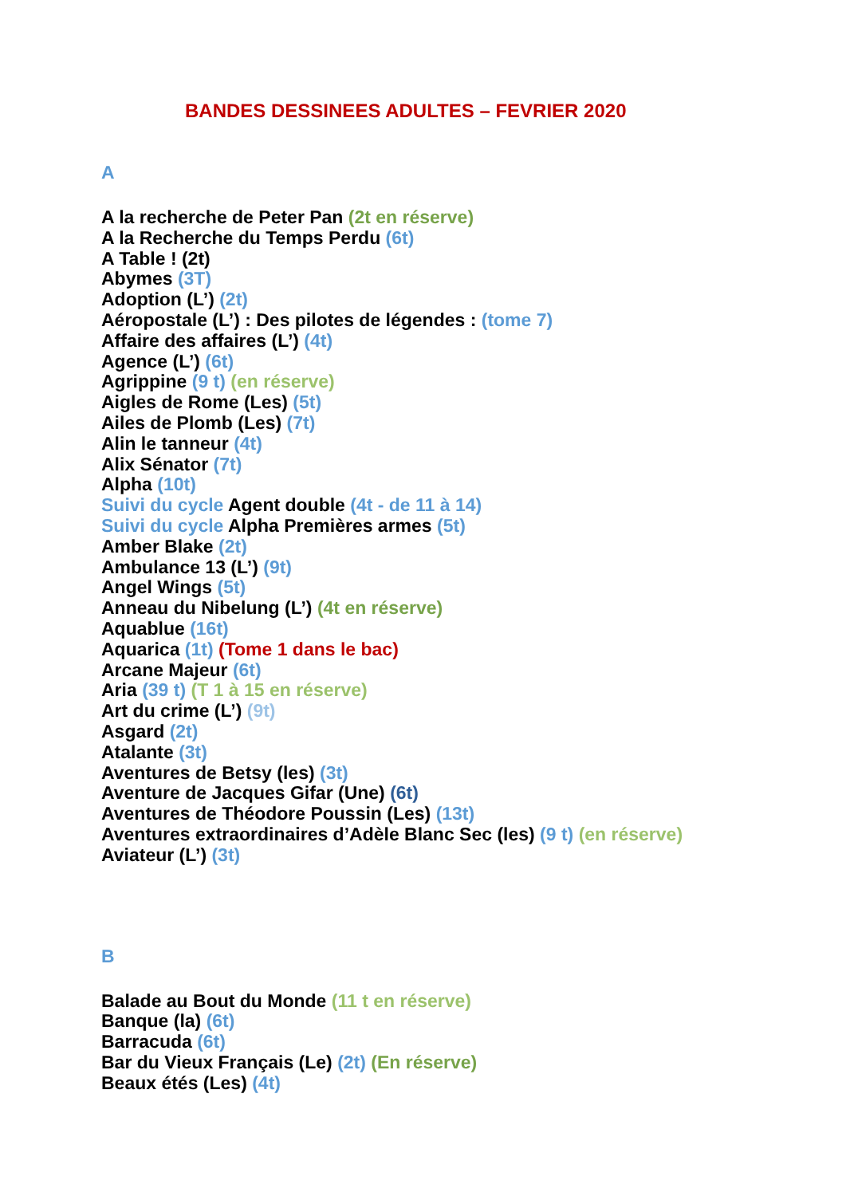BANDES DESSINEES ADULTES – FEVRIER 2020
A
A la recherche de Peter Pan (2t en réserve)
A la Recherche du Temps Perdu (6t)
A Table ! (2t)
Abymes (3T)
Adoption (L’) (2t)
Aéropostale (L’) : Des pilotes de légendes : (tome 7)
Affaire des affaires (L’) (4t)
Agence (L’) (6t)
Agrippine (9 t) (en réserve)
Aigles de Rome (Les) (5t)
Ailes de Plomb (Les) (7t)
Alin le tanneur (4t)
Alix Sénator (7t)
Alpha (10t)
Suivi du cycle Agent double (4t - de 11 à 14)
Suivi du cycle Alpha Premières armes (5t)
Amber Blake (2t)
Ambulance 13 (L’) (9t)
Angel Wings (5t)
Anneau du Nibelung (L’) (4t en réserve)
Aquablue (16t)
Aquarica (1t) (Tome 1 dans le bac)
Arcane Majeur (6t)
Aria (39 t) (T 1 à 15 en réserve)
Art du crime (L’) (9t)
Asgard (2t)
Atalante (3t)
Aventures de Betsy (les) (3t)
Aventure de Jacques Gifar (Une) (6t)
Aventures de Théodore Poussin (Les) (13t)
Aventures extraordinaires d’Adèle Blanc Sec (les) (9 t) (en réserve)
Aviateur (L’) (3t)
B
Balade au Bout du Monde (11 t en réserve)
Banque (la) (6t)
Barracuda (6t)
Bar du Vieux Français (Le) (2t) (En réserve)
Beaux étés (Les) (4t)